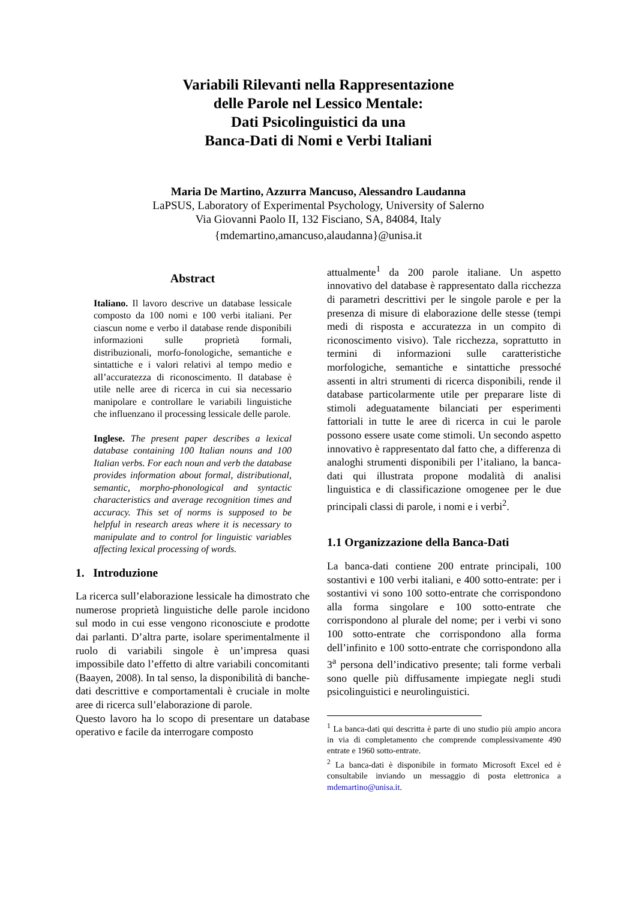Variabili Rilevanti nella Rappresentazione
delle Parole nel Lessico Mentale:
Dati Psicolinguistici da una
Banca-Dati di Nomi e Verbi Italiani
Maria De Martino, Azzurra Mancuso, Alessandro Laudanna
LaPSUS, Laboratory of Experimental Psychology, University of Salerno
Via Giovanni Paolo II, 132 Fisciano, SA, 84084, Italy
{mdemartino,amancuso,alaudanna}@unisa.it
Abstract
Italiano. Il lavoro descrive un database lessicale composto da 100 nomi e 100 verbi italiani. Per ciascun nome e verbo il database rende disponibili informazioni sulle proprietà formali, distribuzionali, morfo-fonologiche, semantiche e sintattiche e i valori relativi al tempo medio e all’accuratezza di riconoscimento. Il database è utile nelle aree di ricerca in cui sia necessario manipolare e controllare le variabili linguistiche che influenzano il processing lessicale delle parole.
Inglese. The present paper describes a lexical database containing 100 Italian nouns and 100 Italian verbs. For each noun and verb the database provides information about formal, distributional, semantic, morpho-phonological and syntactic characteristics and average recognition times and accuracy. This set of norms is supposed to be helpful in research areas where it is necessary to manipulate and to control for linguistic variables affecting lexical processing of words.
1. Introduzione
La ricerca sull’elaborazione lessicale ha dimostrato che numerose proprietà linguistiche delle parole incidono sul modo in cui esse vengono riconosciute e prodotte dai parlanti. D’altra parte, isolare sperimentalmente il ruolo di variabili singole è un’impresa quasi impossibile dato l’effetto di altre variabili concomitanti (Baayen, 2008). In tal senso, la disponibilità di banche-dati descrittive e comportamentali è cruciale in molte aree di ricerca sull’elaborazione di parole.
Questo lavoro ha lo scopo di presentare un database operativo e facile da interrogare composto
attualmente<sup>1</sup> da 200 parole italiane. Un aspetto innovativo del database è rappresentato dalla ricchezza di parametri descrittivi per le singole parole e per la presenza di misure di elaborazione delle stesse (tempi medi di risposta e accuratezza in un compito di riconoscimento visivo). Tale ricchezza, soprattutto in termini di informazioni sulle caratteristiche morfologiche, semantiche e sintattiche pressoché assenti in altri strumenti di ricerca disponibili, rende il database particolarmente utile per preparare liste di stimoli adeguatamente bilanciati per esperimenti fattoriali in tutte le aree di ricerca in cui le parole possono essere usate come stimoli. Un secondo aspetto innovativo è rappresentato dal fatto che, a differenza di analoghi strumenti disponibili per l’italiano, la banca-dati qui illustrata propone modalità di analisi linguistica e di classificazione omogenee per le due principali classi di parole, i nomi e i verbi<sup>2</sup>.
1.1 Organizzazione della Banca-Dati
La banca-dati contiene 200 entrate principali, 100 sostantivi e 100 verbi italiani, e 400 sotto-entrate: per i sostantivi vi sono 100 sotto-entrate che corrispondono alla forma singolare e 100 sotto-entrate che corrispondono al plurale del nome; per i verbi vi sono 100 sotto-entrate che corrispondono alla forma dell’infinito e 100 sotto-entrate che corrispondono alla 3<sup>a</sup> persona dell’indicativo presente; tali forme verbali sono quelle più diffusamente impiegate negli studi psicolinguistici e neurolinguistici.
<sup>1</sup> La banca-dati qui descritta è parte di uno studio più ampio ancora in via di completamento che comprende complessivamente 490 entrate e 1960 sotto-entrate.
<sup>2</sup> La banca-dati è disponibile in formato Microsoft Excel ed è consultabile inviando un messaggio di posta elettronica a mdemartino@unisa.it.